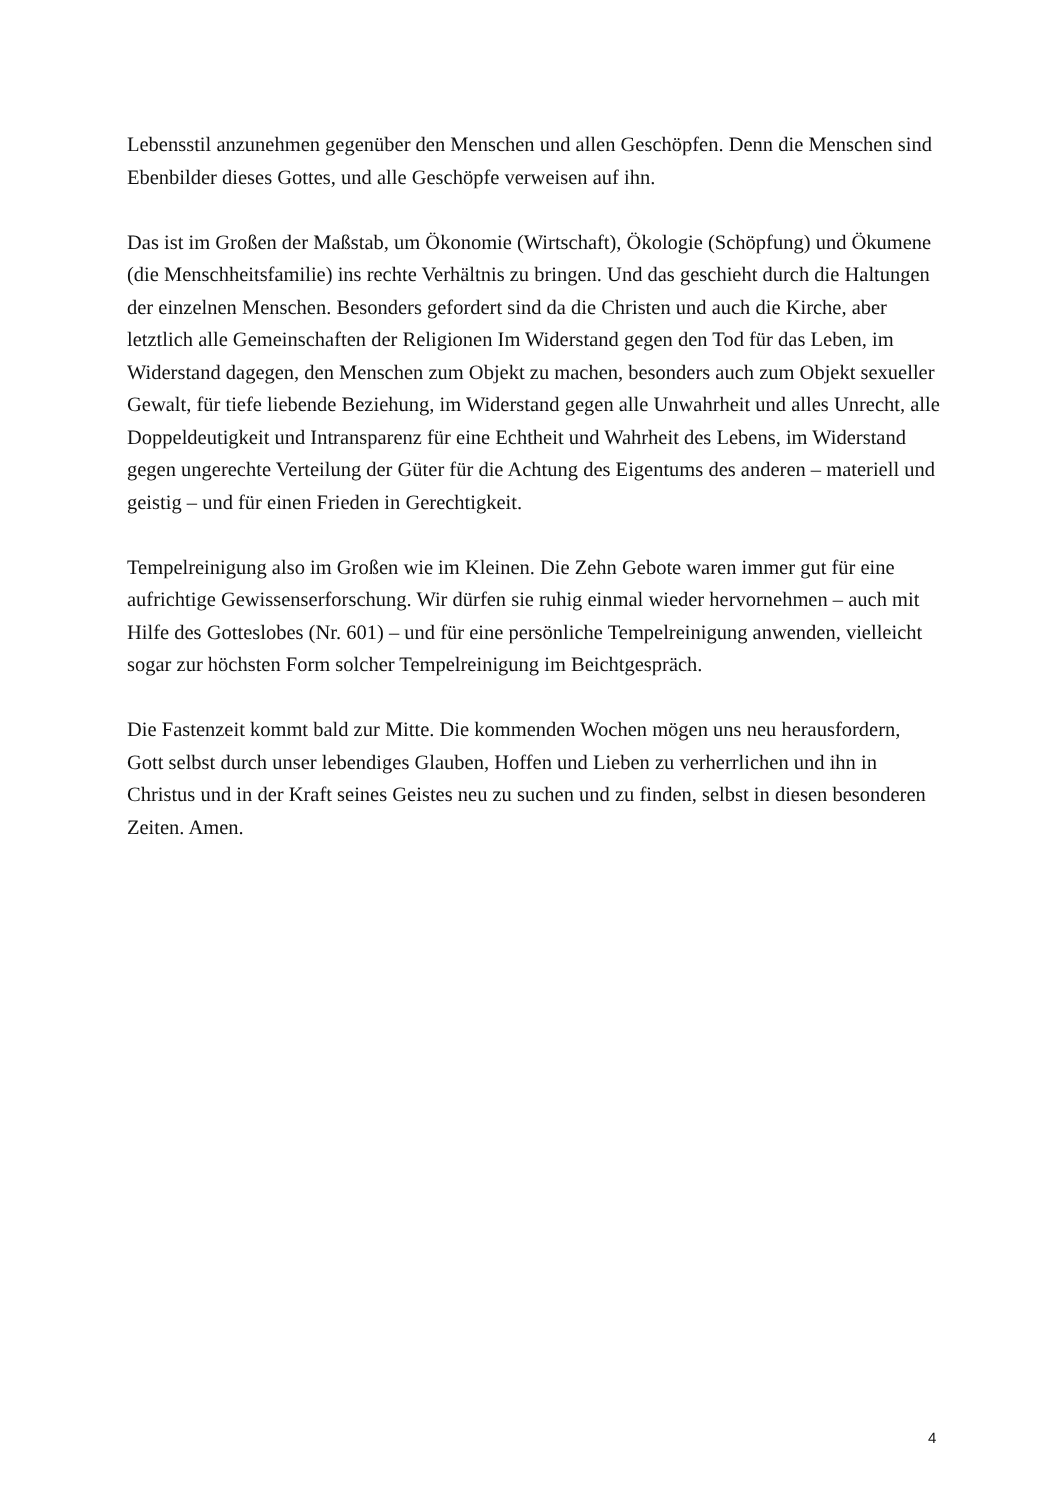Lebensstil anzunehmen gegenüber den Menschen und allen Geschöpfen. Denn die Menschen sind Ebenbilder dieses Gottes, und alle Geschöpfe verweisen auf ihn.
Das ist im Großen der Maßstab, um Ökonomie (Wirtschaft), Ökologie (Schöpfung) und Ökumene (die Menschheitsfamilie) ins rechte Verhältnis zu bringen. Und das geschieht durch die Haltungen der einzelnen Menschen. Besonders gefordert sind da die Christen und auch die Kirche, aber letztlich alle Gemeinschaften der Religionen Im Widerstand gegen den Tod für das Leben, im Widerstand dagegen, den Menschen zum Objekt zu machen, besonders auch zum Objekt sexueller Gewalt, für tiefe liebende Beziehung, im Widerstand gegen alle Unwahrheit und alles Unrecht, alle Doppeldeutigkeit und Intransparenz für eine Echtheit und Wahrheit des Lebens, im Widerstand gegen ungerechte Verteilung der Güter für die Achtung des Eigentums des anderen – materiell und geistig – und für einen Frieden in Gerechtigkeit.
Tempelreinigung also im Großen wie im Kleinen. Die Zehn Gebote waren immer gut für eine aufrichtige Gewissenserforschung. Wir dürfen sie ruhig einmal wieder hervornehmen – auch mit Hilfe des Gotteslobes (Nr. 601) – und für eine persönliche Tempelreinigung anwenden, vielleicht sogar zur höchsten Form solcher Tempelreinigung im Beichtgespräch.
Die Fastenzeit kommt bald zur Mitte. Die kommenden Wochen mögen uns neu herausfordern, Gott selbst durch unser lebendiges Glauben, Hoffen und Lieben zu verherrlichen und ihn in Christus und in der Kraft seines Geistes neu zu suchen und zu finden, selbst in diesen besonderen Zeiten. Amen.
4